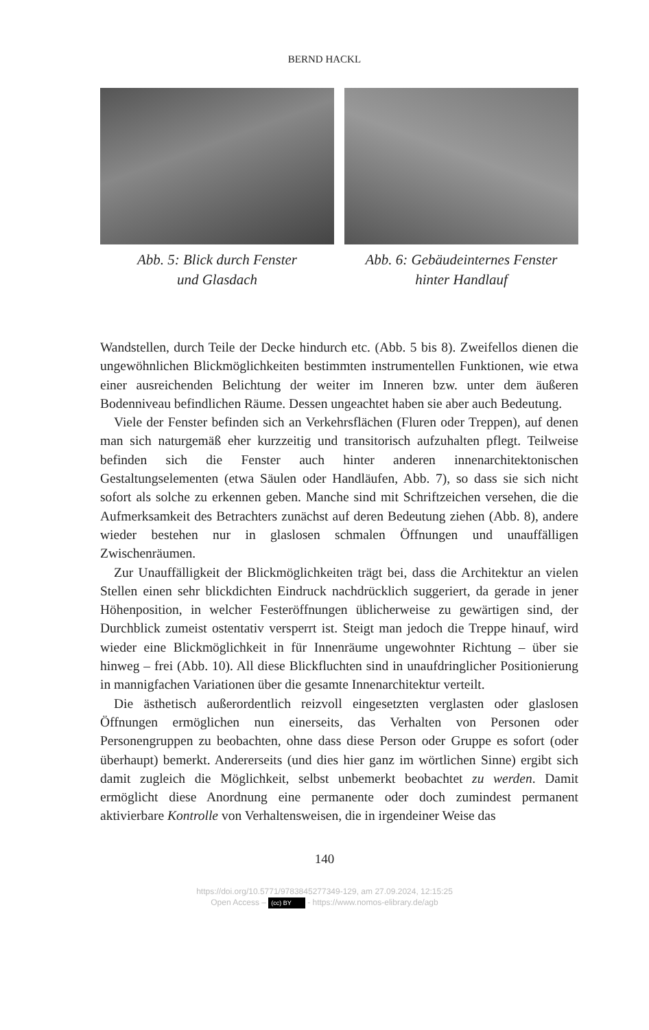BERND HACKL
Abb. 5: Blick durch Fenster
und Glasdach
Abb. 6: Gebäudeinternes Fenster
hinter Handlauf
Wandstellen, durch Teile der Decke hindurch etc. (Abb. 5 bis 8). Zweifellos dienen die ungewöhnlichen Blickmöglichkeiten bestimmten instrumentellen Funktionen, wie etwa einer ausreichenden Belichtung der weiter im Inneren bzw. unter dem äußeren Bodenniveau befindlichen Räume. Dessen ungeachtet haben sie aber auch Bedeutung.
Viele der Fenster befinden sich an Verkehrsflächen (Fluren oder Treppen), auf denen man sich naturgemäß eher kurzzeitig und transitorisch aufzuhalten pflegt. Teilweise befinden sich die Fenster auch hinter anderen innenarchitektonischen Gestaltungselementen (etwa Säulen oder Handläufen, Abb. 7), so dass sie sich nicht sofort als solche zu erkennen geben. Manche sind mit Schriftzeichen versehen, die die Aufmerksamkeit des Betrachters zunächst auf deren Bedeutung ziehen (Abb. 8), andere wieder bestehen nur in glaslosen schmalen Öffnungen und unauffälligen Zwischenräumen.
Zur Unauffälligkeit der Blickmöglichkeiten trägt bei, dass die Architektur an vielen Stellen einen sehr blickdichten Eindruck nachdrücklich suggeriert, da gerade in jener Höhenposition, in welcher Festeröffnungen üblicherweise zu gewärtigen sind, der Durchblick zumeist ostentativ versperrt ist. Steigt man jedoch die Treppe hinauf, wird wieder eine Blickmöglichkeit in für Innenräume ungewohnter Richtung – über sie hinweg – frei (Abb. 10). All diese Blickfluchten sind in unaufdringlicher Positionierung in mannigfachen Variationen über die gesamte Innenarchitektur verteilt.
Die ästhetisch außerordentlich reizvoll eingesetzten verglasten oder glaslosen Öffnungen ermöglichen nun einerseits, das Verhalten von Personen oder Personengruppen zu beobachten, ohne dass diese Person oder Gruppe es sofort (oder überhaupt) bemerkt. Andererseits (und dies hier ganz im wörtlichen Sinne) ergibt sich damit zugleich die Möglichkeit, selbst unbemerkt beobachtet zu werden. Damit ermöglicht diese Anordnung eine permanente oder doch zumindest permanent aktivierbare Kontrolle von Verhaltensweisen, die in irgendeiner Weise das
140
https://doi.org/10.5771/9783845277349-129, am 27.09.2024, 12:15:25
Open Access – (cc) BY - https://www.nomos-elibrary.de/agb